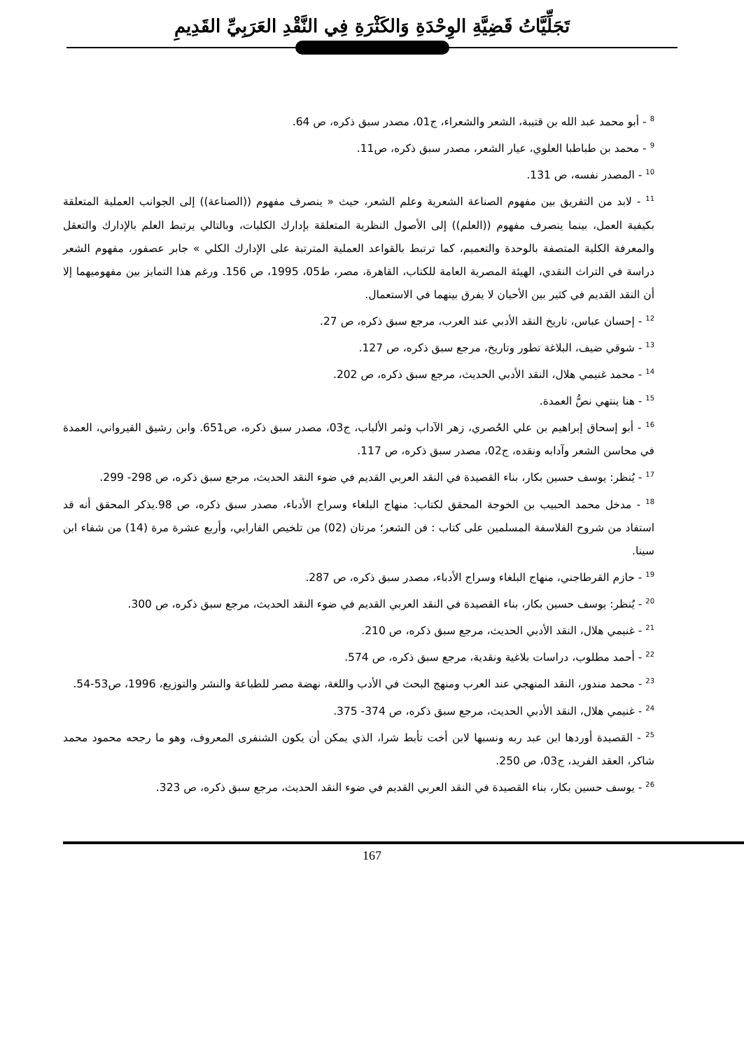تَجَلِّيَّاتُ قَضِيَّةِ الوِحْدَةِ وَالكَثْرَةِ فِي النَّقْدِ العَرَبِيِّ القَدِيمِ
<sup>8</sup> - أبو محمد عبد الله بن قتيبة، الشعر والشعراء، ج01، مصدر سبق ذكره، ص 64.
<sup>9</sup> - محمد بن طباطبا العلوي، عيار الشعر، مصدر سبق ذكره، ص11.
<sup>10</sup> - المصدر نفسه، ص 131.
<sup>11</sup> - لابد من التفريق بين مفهوم الصناعة الشعرية وعلم الشعر، حيث « ينصرف مفهوم ((الصناعة)) إلى الجوانب العملية المتعلقة بكيفية العمل، بينما ينصرف مفهوم ((العلم)) إلى الأصول النظرية المتعلقة بإدارك الكليات، وبالتالي يرتبط العلم بالإدارك والتعقل والمعرفة الكلية المتصفة بالوحدة والتعميم، كما ترتبط بالقواعد العملية المترتبة على الإدارك الكلي » جابر عصفور، مفهوم الشعر دراسة في التراث النقدي، الهيئة المصرية العامة للكتاب، القاهرة، مصر، ط05، 1995، ص 156. ورغم هذا التمايز بين مفهوميهما إلا أن النقد القديم في كثير بين الأحيان لا يفرق بينهما في الاستعمال.
<sup>12</sup> - إحسان عباس، تاريخ النقد الأدبي عند العرب، مرجع سبق ذكره، ص 27.
<sup>13</sup> - شوقي ضيف، البلاغة تطور وتاريخ، مرجع سبق ذكره، ص 127.
<sup>14</sup> - محمد غنيمي هلال، النقد الأدبي الحديث، مرجع سبق ذكره، ص 202.
<sup>15</sup> - هنا ينتهي نصُّ العمدة.
<sup>16</sup> - أبو إسحاق إبراهيم بن علي الحُصري، زهر الآداب وثمر الألباب، ج03، مصدر سبق ذكره، ص651. وابن رشيق القيرواني، العمدة في محاسن الشعر وآدابه ونقده، ج02، مصدر سبق ذكره، ص 117.
<sup>17</sup> - يُنظر: يوسف حسين بكار، بناء القصيدة في النقد العربي القديم في ضوء النقد الحديث، مرجع سبق ذكره، ص 298- 299.
<sup>18</sup> - مدخل محمد الحبيب بن الخوجة المحقق لكتاب: منهاج البلغاء وسراج الأدباء، مصدر سبق ذكره، ص 98.يذكر المحقق أنه قد استفاد من شروح الفلاسفة المسلمين على كتاب : فن الشعر؛ مرتان (02) من تلخيص الفارابي، وأربع عشرة مرة (14) من شفاء ابن سينا.
<sup>19</sup> - حازم القرطاجني، منهاج البلغاء وسراج الأدباء، مصدر سبق ذكره، ص 287.
<sup>20</sup> - يُنظر: يوسف حسين بكار، بناء القصيدة في النقد العربي القديم في ضوء النقد الحديث، مرجع سبق ذكره، ص 300.
<sup>21</sup> - غنيمي هلال، النقد الأدبي الحديث، مرجع سبق ذكره، ص 210.
<sup>22</sup> - أحمد مطلوب، دراسات بلاغية ونقدية، مرجع سبق ذكره، ص 574.
<sup>23</sup> - محمد مندور، النقد المنهجي عند العرب ومنهج البحث في الأدب واللغة، نهضة مصر للطباعة والنشر والتوزيع، 1996، ص53-54.
<sup>24</sup> - غنيمي هلال، النقد الأدبي الحديث، مرجع سبق ذكره، ص 374- 375.
<sup>25</sup> - القصيدة أوردها ابن عبد ربه ونسبها لابن أخت تأبط شرا، الذي يمكن أن يكون الشنفرى المعروف، وهو ما رجحه محمود محمد شاكر، العقد الفريد، ج03، ص 250.
<sup>26</sup> - يوسف حسين بكار، بناء القصيدة في النقد العربي القديم في ضوء النقد الحديث، مرجع سبق ذكره، ص 323.
167